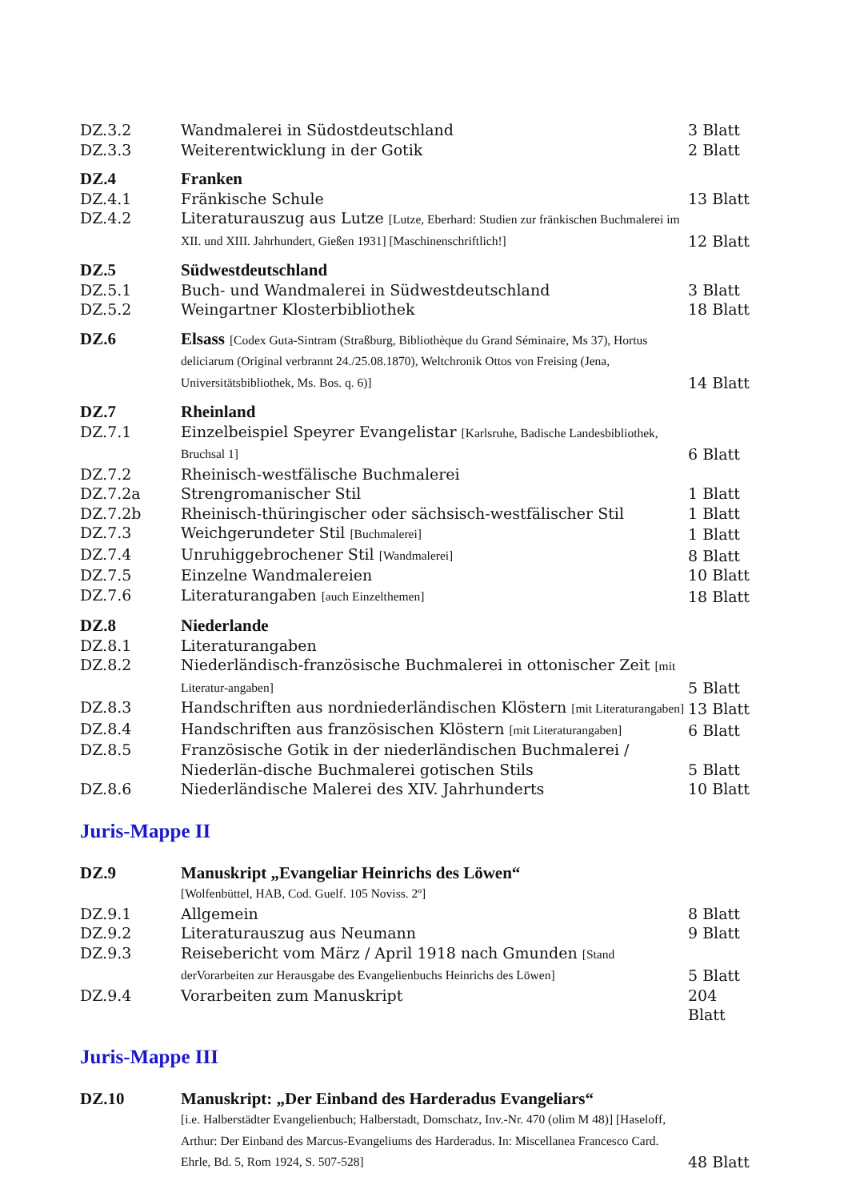| DZ.3.2 | Wandmalerei in Südostdeutschland | 3 Blatt |
| DZ.3.3 | Weiterentwicklung in der Gotik | 2 Blatt |
| DZ.4 | Franken | |
| DZ.4.1 | Fränkische Schule | 13 Blatt |
| DZ.4.2 | Literaturauszug aus Lutze [Lutze, Eberhard: Studien zur fränkischen Buchmalerei im XII. und XIII. Jahrhundert, Gießen 1931] [Maschinenschriftlich!] | 12 Blatt |
| DZ.5 | Südwestdeutschland | |
| DZ.5.1 | Buch- und Wandmalerei in Südwestdeutschland | 3 Blatt |
| DZ.5.2 | Weingartner Klosterbibliothek | 18 Blatt |
| DZ.6 | Elsass [Codex Guta-Sintram (Straßburg, Bibliothèque du Grand Séminaire, Ms 37), Hortus deliciarum (Original verbrannt 24./25.08.1870), Weltchronik Ottos von Freising (Jena, Universitätsbibliothek, Ms. Bos. q. 6)] | 14 Blatt |
| DZ.7 | Rheinland | |
| DZ.7.1 | Einzelbeispiel Speyrer Evangelistar [Karlsruhe, Badische Landesbibliothek, Bruchsal 1] | 6 Blatt |
| DZ.7.2 | Rheinisch-westfälische Buchmalerei | |
| DZ.7.2a | Strengromanischer Stil | 1 Blatt |
| DZ.7.2b | Rheinisch-thüringischer oder sächsisch-westfälischer Stil | 1 Blatt |
| DZ.7.3 | Weichgerundeter Stil [Buchmalerei] | 1 Blatt |
| DZ.7.4 | Unruhiggebrochener Stil [Wandmalerei] | 8 Blatt |
| DZ.7.5 | Einzelne Wandmalereien | 10 Blatt |
| DZ.7.6 | Literaturangaben [auch Einzelthemen] | 18 Blatt |
| DZ.8 | Niederlande | |
| DZ.8.1 | Literaturangaben | |
| DZ.8.2 | Niederländisch-französische Buchmalerei in ottonischer Zeit [mit Literatur-angaben] | 5 Blatt |
| DZ.8.3 | Handschriften aus nordniederländischen Klöstern [mit Literaturangaben] | 13 Blatt |
| DZ.8.4 | Handschriften aus französischen Klöstern [mit Literaturangaben] | 6 Blatt |
| DZ.8.5 | Französische Gotik in der niederländischen Buchmalerei / Niederlän-dische Buchmalerei gotischen Stils | 5 Blatt |
| DZ.8.6 | Niederländische Malerei des XIV. Jahrhunderts | 10 Blatt |
Juris-Mappe II
| DZ.9 | Manuskript „Evangeliar Heinrichs des Löwen“ [Wolfenbüttel, HAB, Cod. Guelf. 105 Noviss. 2º] | |
| DZ.9.1 | Allgemein | 8 Blatt |
| DZ.9.2 | Literaturauszug aus Neumann | 9 Blatt |
| DZ.9.3 | Reisebericht vom März / April 1918 nach Gmunden [Stand derVorarbeiten zur Herausgabe des Evangelienbuchs Heinrichs des Löwen] | 5 Blatt |
| DZ.9.4 | Vorarbeiten zum Manuskript | 204 Blatt |
Juris-Mappe III
| DZ.10 | Manuskript: „Der Einband des Harderadus Evangeliars“ [i.e. Halberstädter Evangelienbuch; Halberstadt, Domschatz, Inv.-Nr. 470 (olim M 48)] [Haseloff, Arthur: Der Einband des Marcus-Evangeliums des Harderadus. In: Miscellanea Francesco Card. Ehrle, Bd. 5, Rom 1924, S. 507-528] | 48 Blatt |